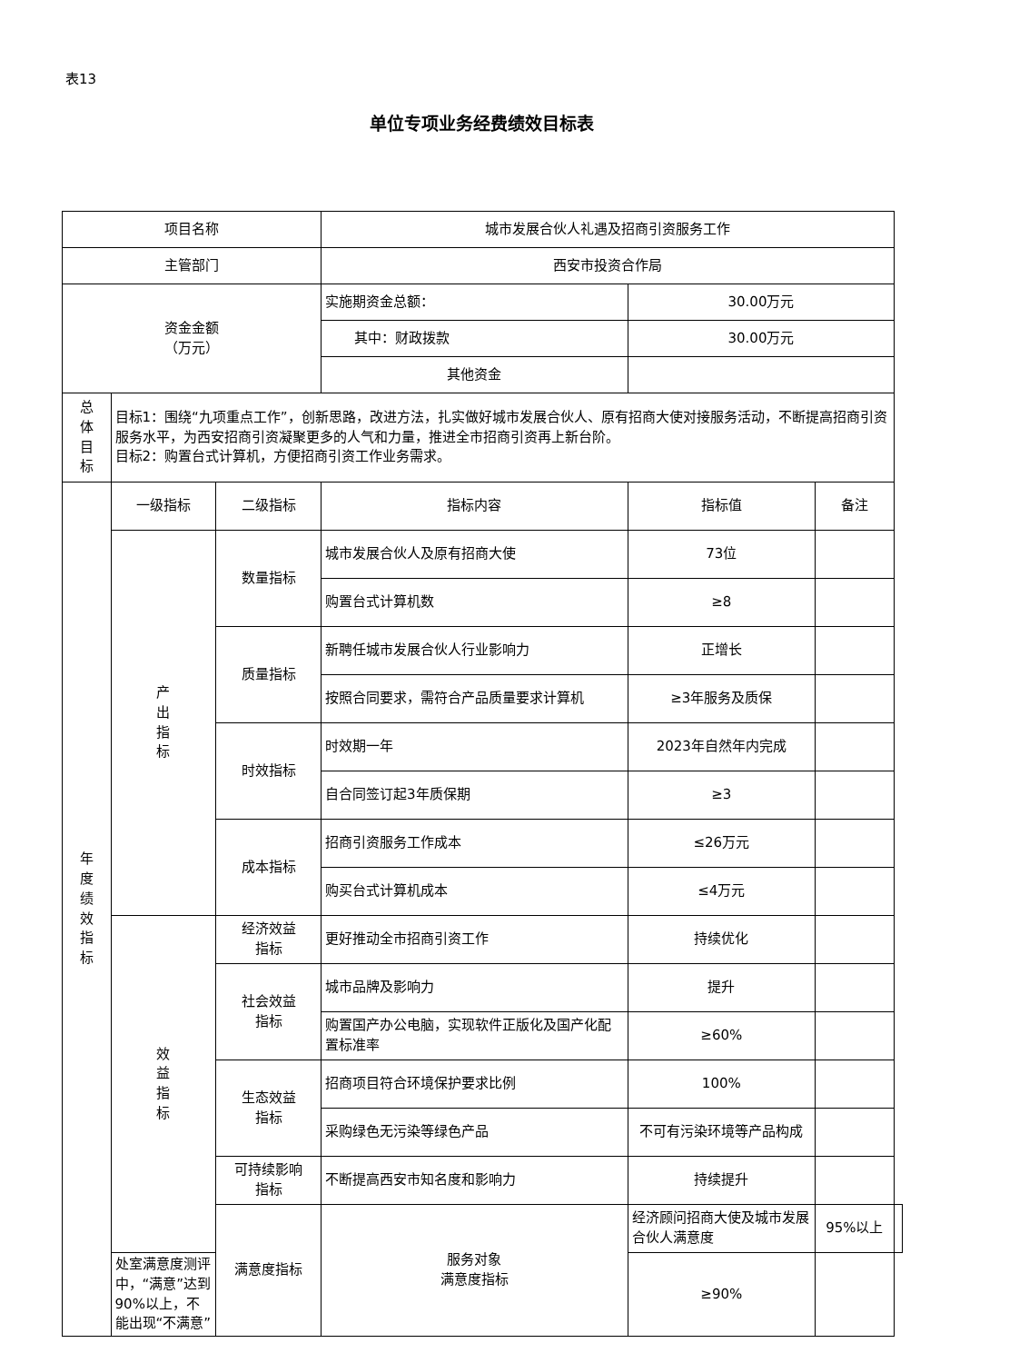表13
单位专项业务经费绩效目标表
| 项目名称 | | | 城市发展合伙人礼遇及招商引资服务工作 | | | |
| 主管部门 | | | 西安市投资合作局 | | | |
| 资金金额 （万元） | | | 实施期资金总额： | 30.00万元 | | |
| | | | 其中：财政拨款 | 30.00万元 | | |
| | | | 其他资金 | | | |
| 总 体 目 标 | 目标1：围绕“九项重点工作”，创新思路，改进方法，扎实做好城市发展合伙人、原有招商大使对接服务活动，不断提高招商引资服务水平，为西安招商引资凝聚更多的人气和力量，推进全市招商引资再上新台阶。 目标2：购置台式计算机，方便招商引资工作业务需求。 | | | | | |
| 年 度 绩 效 指 标 | 一级指标 | 二级指标 | 指标内容 | 指标值 | 备注 | |
| | 产 出 指 标 | 数量指标 | 城市发展合伙人及原有招商大使 | 73位 | | |
| | | | 购置台式计算机数 | ≥8 | | |
| | | 质量指标 | 新聘任城市发展合伙人行业影响力 | 正增长 | | |
| | | | 按照合同要求，需符合产品质量要求计算机 | ≥3年服务及质保 | | |
| | | 时效指标 | 时效期一年 | 2023年自然年内完成 | | |
| | | | 自合同签订起3年质保期 | ≥3 | | |
| | | 成本指标 | 招商引资服务工作成本 | ≤26万元 | | |
| | | | 购买台式计算机成本 | ≤4万元 | | |
| | 效 益 指 标 | 经济效益 指标 | 更好推动全市招商引资工作 | 持续优化 | | |
| | | 社会效益 指标 | 城市品牌及影响力 | 提升 | | |
| | | | 购置国产办公电脑，实现软件正版化及国产化配置标准率 | ≥60% | | |
| | | 生态效益 指标 | 招商项目符合环境保护要求比例 | 100% | | |
| | | | 采购绿色无污染等绿色产品 | 不可有污染环境等产品构成 | | |
| | | 可持续影响 指标 | 不断提高西安市知名度和影响力 | 持续提升 | | |
| | | 满意度指标 | 服务对象 满意度指标 | 经济顾问招商大使及城市发展合伙人满意度 | 95%以上 | |
| | 处室满意度测评中，“满意”达到90%以上，不能出现“不满意” | | | ≥90% | | |